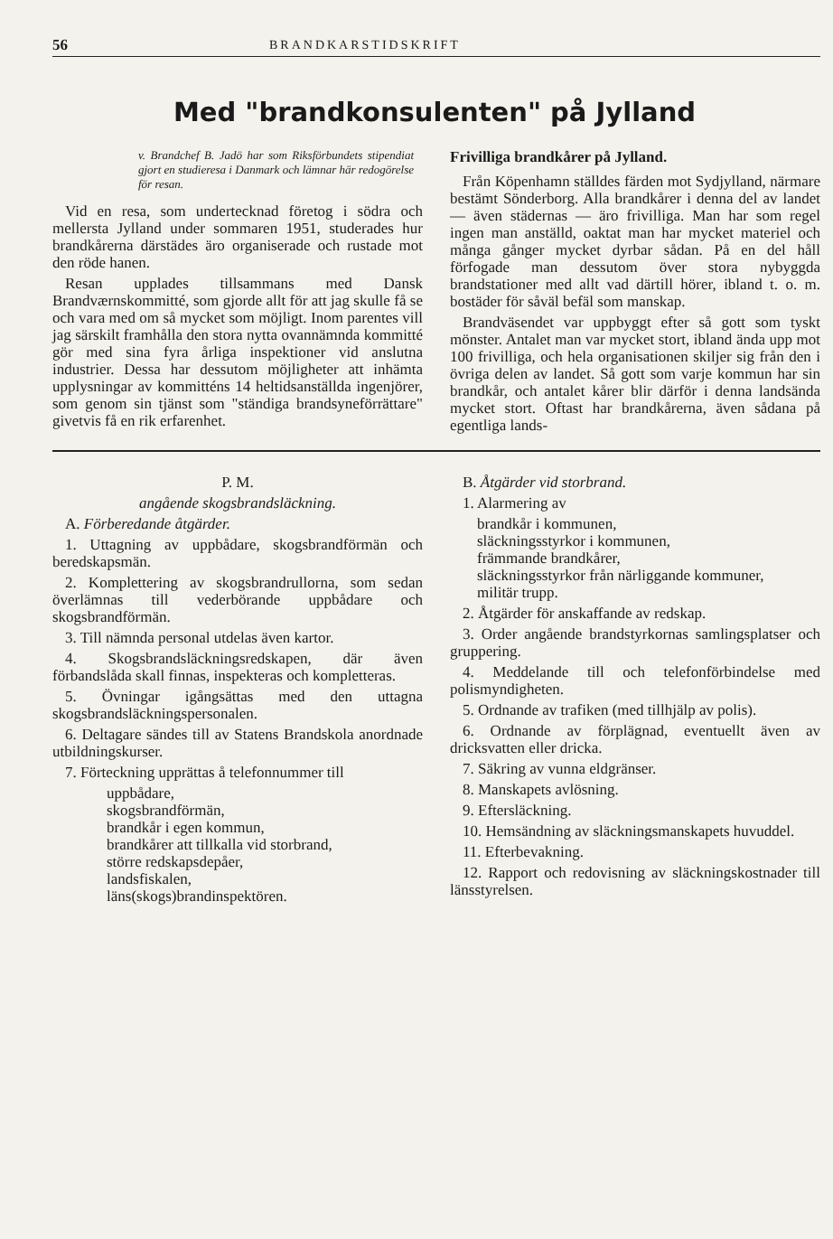56 BRANDKARSTIDSKRIFT
Med "brandkonsulenten" på Jylland
v. Brandchef B. Jadö har som Riksförbundets stipendiat gjort en studieresa i Danmark och lämnar här redogörelse för resan.
Vid en resa, som undertecknad företog i södra och mellersta Jylland under sommaren 1951, studerades hur brandkårerna därstädes äro organiserade och rustade mot den röde hanen.
Resan upplades tillsammans med Dansk Brandværnskommitté, som gjorde allt för att jag skulle få se och vara med om så mycket som möjligt. Inom parentes vill jag särskilt framhålla den stora nytta ovannämnda kommitté gör med sina fyra årliga inspektioner vid anslutna industrier. Dessa har dessutom möjligheter att inhämta upplysningar av kommitténs 14 heltidsanställda ingenjörer, som genom sin tjänst som "ständiga brandsyneförrättare" givetvis få en rik erfarenhet.
Frivilliga brandkårer på Jylland.
Från Köpenhamn ställdes färden mot Sydjylland, närmare bestämt Sönderborg. Alla brandkårer i denna del av landet — även städernas — äro frivilliga. Man har som regel ingen man anställd, oaktat man har mycket materiel och många gånger mycket dyrbar sådan. På en del håll förfogade man dessutom över stora nybyggda brandstationer med allt vad därtill hörer, ibland t. o. m. bostäder för såväl befäl som manskap.
Brandväsendet var uppbyggt efter så gott som tyskt mönster. Antalet man var mycket stort, ibland ända upp mot 100 frivilliga, och hela organisationen skiljer sig från den i övriga delen av landet. Så gott som varje kommun har sin brandkår, och antalet kårer blir därför i denna landsända mycket stort. Oftast har brandkårerna, även sådana på egentliga lands-
P. M.
angående skogsbrandsläckning.
A. Förberedande åtgärder.
1. Uttagning av uppbådare, skogsbrandförmän och beredskapsmän.
2. Komplettering av skogsbrandrullorna, som sedan överlämnas till vederbörande uppbådare och skogsbrandförmän.
3. Till nämnda personal utdelas även kartor.
4. Skogsbrandsläckningsredskapen, där även förbandslåda skall finnas, inspekteras och kompletteras.
5. Övningar igångsättas med den uttagna skogsbrandsläckningspersonalen.
6. Deltagare sändes till av Statens Brandskola anordnade utbildningskurser.
7. Förteckning upprättas å telefonnummer till
uppbådare,
skogsbrandförmän,
brandkår i egen kommun,
brandkårer att tillkalla vid storbrand,
större redskapsdepåer,
landsfiskalen,
läns(skogs)brandinspektören.
B. Åtgärder vid storbrand.
1. Alarmering av
brandkår i kommunen,
släckningsstyrkor i kommunen,
främmande brandkårer,
släckningsstyrkor från närliggande kommuner,
militär trupp.
2. Åtgärder för anskaffande av redskap.
3. Order angående brandstyrkornas samlingsplatser och gruppering.
4. Meddelande till och telefonförbindelse med polismyndigheten.
5. Ordnande av trafiken (med tillhjälp av polis).
6. Ordnande av förplägnad, eventuellt även av dricksvatten eller dricka.
7. Säkring av vunna eldgränser.
8. Manskapets avlösning.
9. Eftersläckning.
10. Hemsändning av släckningsmanskapets huvuddel.
11. Efterbevakning.
12. Rapport och redovisning av släckningskostnader till länsstyrelsen.